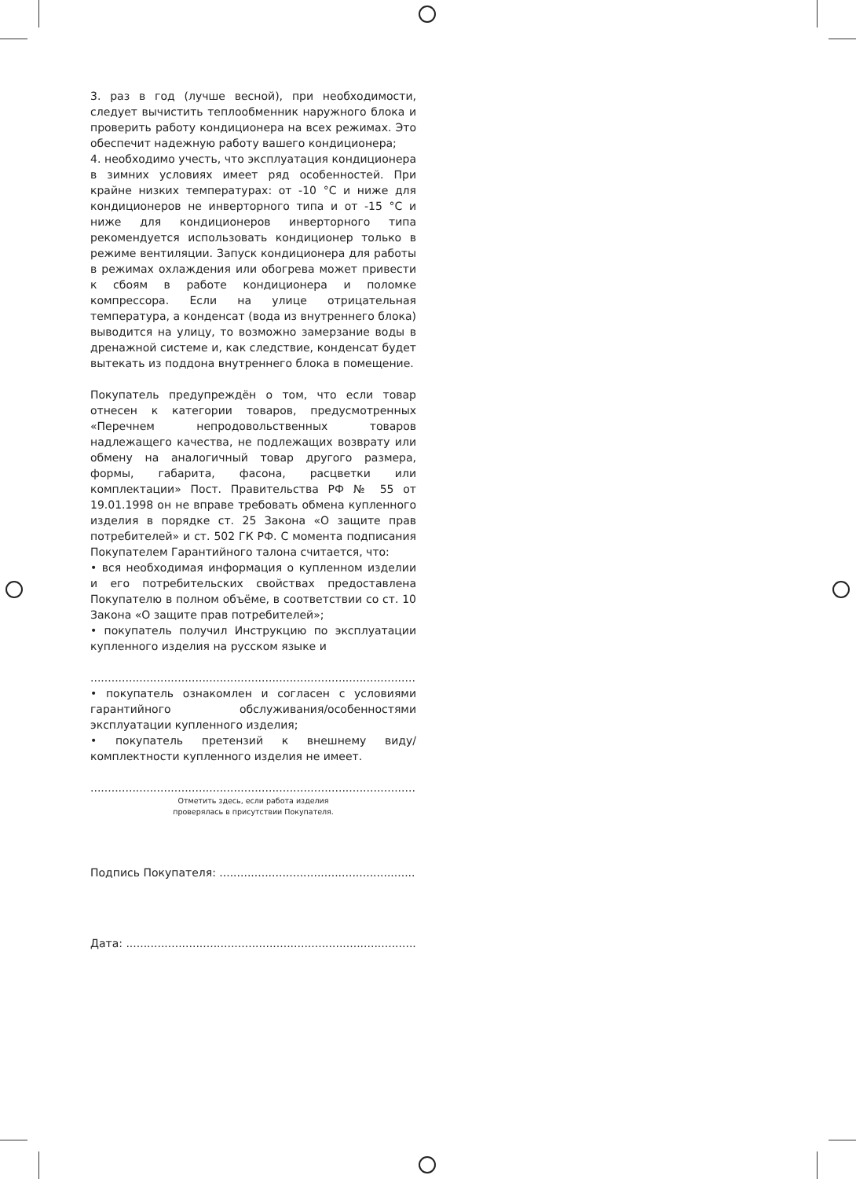3. раз в год (лучше весной), при необходимости, следует вычистить теплообменник наружного блока и проверить работу кондиционера на всех режимах. Это обеспечит надежную работу вашего кондиционера;
4. необходимо учесть, что эксплуатация кондиционера в зимних условиях имеет ряд особенностей. При крайне низких температурах: от -10 °C и ниже для кондиционеров не инверторного типа и от -15 °C и ниже для кондиционеров инверторного типа рекомендуется использовать кондиционер только в режиме вентиляции. Запуск кондиционера для работы в режимах охлаждения или обогрева может привести к сбоям в работе кондиционера и поломке компрессора. Если на улице отрицательная температура, а конденсат (вода из внутреннего блока) выводится на улицу, то возможно замерзание воды в дренажной системе и, как следствие, конденсат будет вытекать из поддона внутреннего блока в помещение.
Покупатель предупреждён о том, что если товар отнесен к категории товаров, предусмотренных «Перечнем непродовольственных товаров надлежащего качества, не подлежащих возврату или обмену на аналогичный товар другого размера, формы, габарита, фасона, расцветки или комплектации» Пост. Правительства РФ № 55 от 19.01.1998 он не вправе требовать обмена купленного изделия в порядке ст. 25 Закона «О защите прав потребителей» и ст. 502 ГК РФ. С момента подписания Покупателем Гарантийного талона считается, что:
• вся необходимая информация о купленном изделии и его потребительских свойствах предоставлена Покупателю в полном объёме, в соответствии со ст. 10 Закона «О защите прав потребителей»;
• покупатель получил Инструкцию по эксплуатации купленного изделия на русском языке и
.......................................................................................................;
• покупатель ознакомлен и согласен с условиями гарантийного обслуживания/особенностями эксплуатации купленного изделия;
• покупатель претензий к внешнему виду/комплектности купленного изделия не имеет.
........................................................................................................
Отметить здесь, если работа изделия
проверялась в присутствии Покупателя.
Подпись Покупателя: ...................................................................
Дата: ...........................................................................................